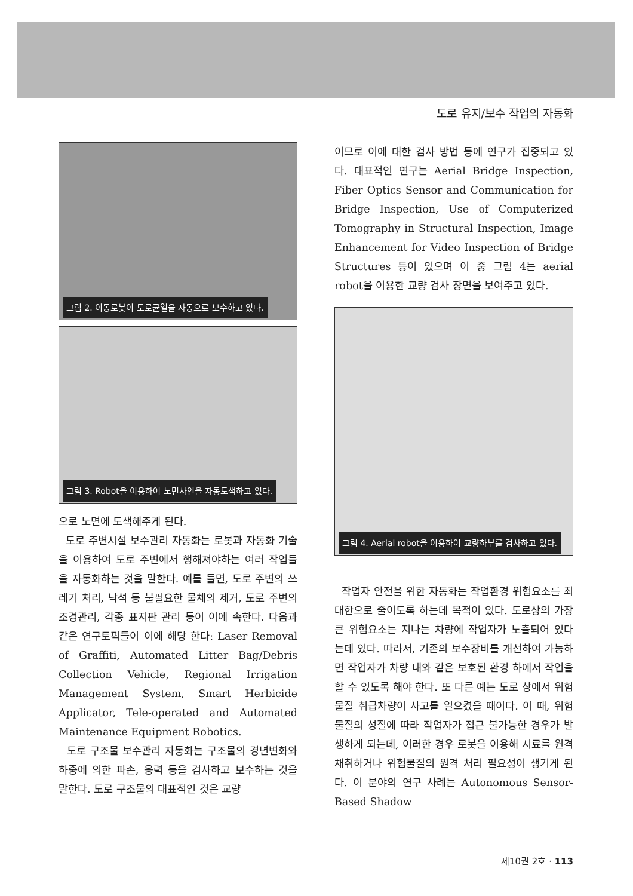도로 유지/보수 작업의 자동화
그림 2. 이동로봇이 도로균열을 자동으로 보수하고 있다.
그림 3. Robot을 이용하여 노면사인을 자동도색하고 있다.
으로 노면에 도색해주게 된다.
도로 주변시설 보수관리 자동화는 로봇과 자동화 기술을 이용하여 도로 주변에서 행해져야하는 여러 작업들을 자동화하는 것을 말한다. 예를 들면, 도로 주변의 쓰레기 처리, 낙석 등 불필요한 물체의 제거, 도로 주변의 조경관리, 각종 표지판 관리 등이 이에 속한다. 다음과 같은 연구토픽들이 이에 해당 한다: Laser Removal of Graffiti, Automated Litter Bag/Debris Collection Vehicle, Regional Irrigation Management System, Smart Herbicide Applicator, Tele-operated and Automated Maintenance Equipment Robotics.
도로 구조물 보수관리 자동화는 구조물의 경년변화와 하중에 의한 파손, 응력 등을 검사하고 보수하는 것을 말한다. 도로 구조물의 대표적인 것은 교량
이므로 이에 대한 검사 방법 등에 연구가 집중되고 있다. 대표적인 연구는 Aerial Bridge Inspection, Fiber Optics Sensor and Communication for Bridge Inspection, Use of Computerized Tomography in Structural Inspection, Image Enhancement for Video Inspection of Bridge Structures 등이 있으며 이 중 그림 4는 aerial robot을 이용한 교량 검사 장면을 보여주고 있다.
그림 4. Aerial robot을 이용하여 교량하부를 검사하고 있다.
작업자 안전을 위한 자동화는 작업환경 위험요소를 최대한으로 줄이도록 하는데 목적이 있다. 도로상의 가장 큰 위험요소는 지나는 차량에 작업자가 노출되어 있다는데 있다. 따라서, 기존의 보수장비를 개선하여 가능하면 작업자가 차량 내와 같은 보호된 환경 하에서 작업을 할 수 있도록 해야 한다. 또 다른 예는 도로 상에서 위험물질 취급차량이 사고를 일으켰을 때이다. 이 때, 위험물질의 성질에 따라 작업자가 접근 불가능한 경우가 발생하게 되는데, 이러한 경우 로봇을 이용해 시료를 원격 채취하거나 위험물질의 원격 처리 필요성이 생기게 된다. 이 분야의 연구 사례는 Autonomous Sensor-Based Shadow
제10권 2호 · 113